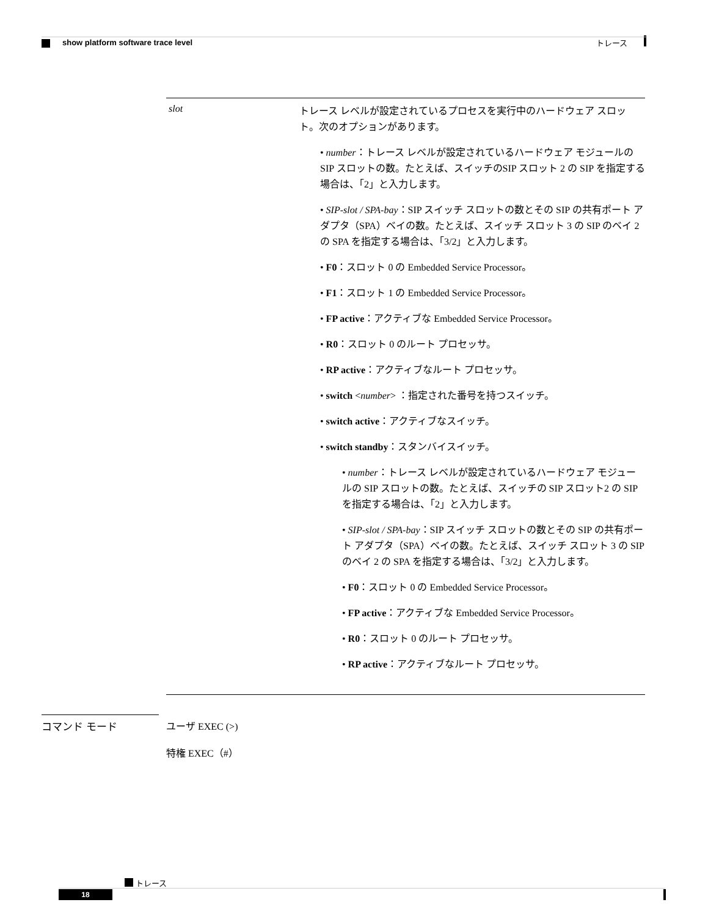トレース
show platform software trace level
| slot | トレース レベルが設定されているプロセスを実行中のハードウェア スロット。次のオプションがあります。 • number ：トレース レベルが設定されているハードウェア モジュールのSIP スロットの数。たとえば、スイッチのSIP スロット 2 の SIP を指定する場合は、「2」と入力します。 • SIP-slot / SPA-bay ：SIP スイッチ スロットの数とその SIP の共有ポート アダプタ（SPA）ベイの数。たとえば、スイッチ スロット 3 の SIP のベイ 2 の SPA を指定する場合は、「3/2」と入力します。 • F0 ：スロット 0 の Embedded Service Processor。 • F1 ：スロット 1 の Embedded Service Processor。 • FP active ：アクティブな Embedded Service Processor。 • R0 ：スロット 0 のルート プロセッサ。 • RP active ：アクティブなルート プロセッサ。 • switch < number > ：指定された番号を持つスイッチ。 • switch active ：アクティブなスイッチ。 • switch standby ：スタンバイスイッチ。 • number ：トレース レベルが設定されているハードウェア モジュールの SIP スロットの数。たとえば、スイッチの SIP スロット2 の SIP を指定する場合は、「2」と入力します。 • SIP-slot / SPA-bay ：SIP スイッチ スロットの数とその SIP の共有ポート アダプタ（SPA）ベイの数。たとえば、スイッチ スロット 3 の SIP のベイ 2 の SPA を指定する場合は、「3/2」と入力します。 • F0 ：スロット 0 の Embedded Service Processor。 • FP active ：アクティブな Embedded Service Processor。 • R0 ：スロット 0 のルート プロセッサ。 • RP active ：アクティブなルート プロセッサ。 |
コマンド モード ユーザ EXEC (>)
特権 EXEC（#）
トレース
18